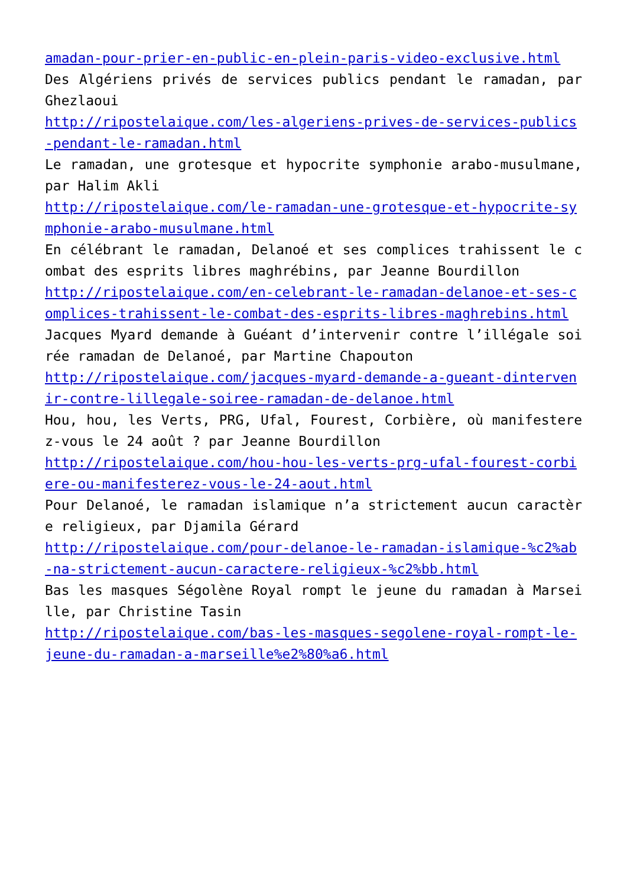amadan-pour-prier-en-public-en-plein-paris-video-exclusive.html
Des Algériens privés de services publics pendant le ramadan, par Ghezlaoui
http://ripostelaique.com/les-algeriens-prives-de-services-publics-pendant-le-ramadan.html
Le ramadan, une grotesque et hypocrite symphonie arabo-musulmane, par Halim Akli
http://ripostelaique.com/le-ramadan-une-grotesque-et-hypocrite-symphonie-arabo-musulmane.html
En célébrant le ramadan, Delanoé et ses complices trahissent le combat des esprits libres maghrébins, par Jeanne Bourdillon
http://ripostelaique.com/en-celebrant-le-ramadan-delanoe-et-ses-complices-trahissent-le-combat-des-esprits-libres-maghrebins.html
Jacques Myard demande à Guéant d’intervenir contre l’illégale soirée ramadan de Delanoé, par Martine Chapouton
http://ripostelaique.com/jacques-myard-demande-a-gueant-dintervenir-contre-lillegale-soiree-ramadan-de-delanoe.html
Hou, hou, les Verts, PRG, Ufal, Fourest, Corbière, où manifesterez-vous le 24 août ? par Jeanne Bourdillon
http://ripostelaique.com/hou-hou-les-verts-prg-ufal-fourest-corbiere-ou-manifesterez-vous-le-24-aout.html
Pour Delanoé, le ramadan islamique n’a strictement aucun caractère religieux, par Djamila Gérard
http://ripostelaique.com/pour-delanoe-le-ramadan-islamique-%c2%ab-na-strictement-aucun-caractere-religieux-%c2%bb.html
Bas les masques Ségolène Royal rompt le jeune du ramadan à Marseille, par Christine Tasin
http://ripostelaique.com/bas-les-masques-segolene-royal-rompt-le-jeune-du-ramadan-a-marseille%e2%80%a6.html